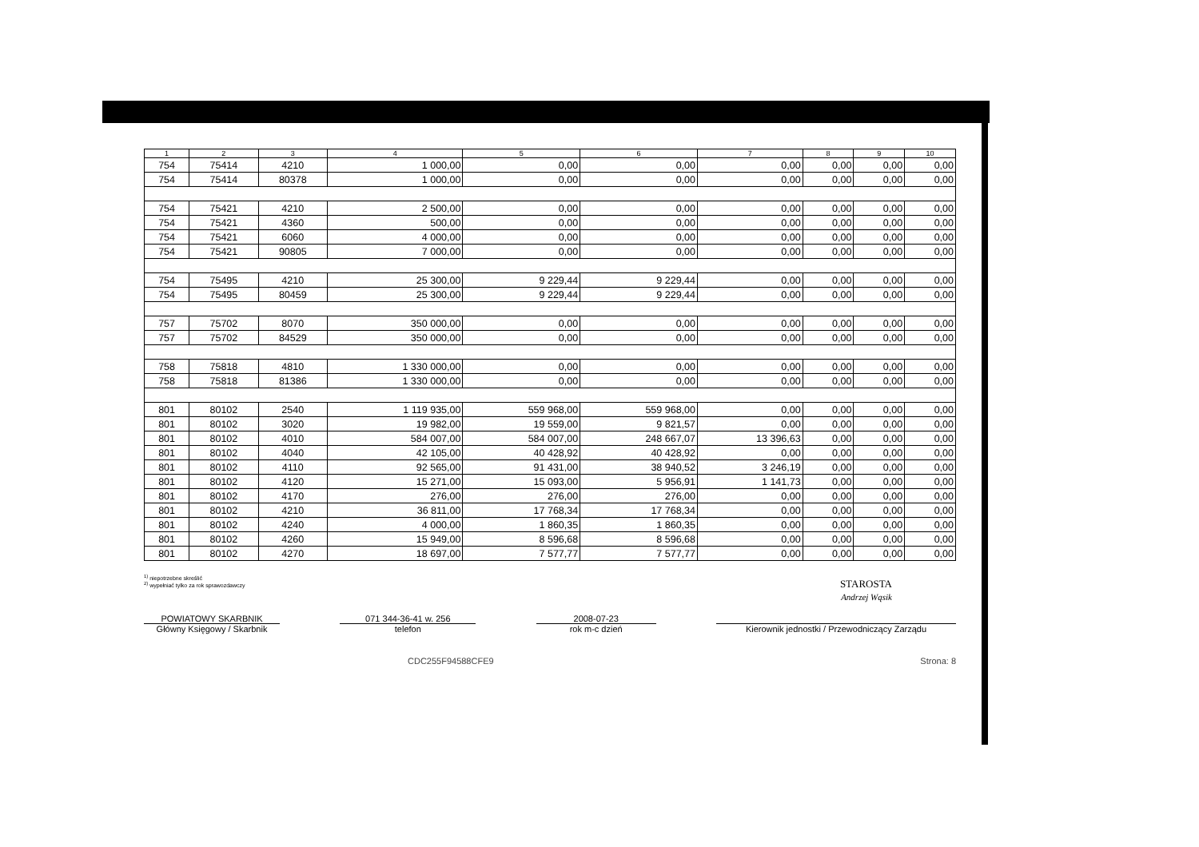| 1 | 2 | 3 | 4 | 5 | 6 | 7 | 8 | 9 | 10 |
| --- | --- | --- | --- | --- | --- | --- | --- | --- | --- |
| 754 | 75414 | 4210 | 1 000,00 | 0,00 | 0,00 | 0,00 | 0,00 | 0,00 | 0,00 |
| 754 | 75414 | 80378 | 1 000,00 | 0,00 | 0,00 | 0,00 | 0,00 | 0,00 | 0,00 |
| 754 | 75421 | 4210 | 2 500,00 | 0,00 | 0,00 | 0,00 | 0,00 | 0,00 | 0,00 |
| 754 | 75421 | 4360 | 500,00 | 0,00 | 0,00 | 0,00 | 0,00 | 0,00 | 0,00 |
| 754 | 75421 | 6060 | 4 000,00 | 0,00 | 0,00 | 0,00 | 0,00 | 0,00 | 0,00 |
| 754 | 75421 | 90805 | 7 000,00 | 0,00 | 0,00 | 0,00 | 0,00 | 0,00 | 0,00 |
| 754 | 75495 | 4210 | 25 300,00 | 9 229,44 | 9 229,44 | 0,00 | 0,00 | 0,00 | 0,00 |
| 754 | 75495 | 80459 | 25 300,00 | 9 229,44 | 9 229,44 | 0,00 | 0,00 | 0,00 | 0,00 |
| 757 | 75702 | 8070 | 350 000,00 | 0,00 | 0,00 | 0,00 | 0,00 | 0,00 | 0,00 |
| 757 | 75702 | 84529 | 350 000,00 | 0,00 | 0,00 | 0,00 | 0,00 | 0,00 | 0,00 |
| 758 | 75818 | 4810 | 1 330 000,00 | 0,00 | 0,00 | 0,00 | 0,00 | 0,00 | 0,00 |
| 758 | 75818 | 81386 | 1 330 000,00 | 0,00 | 0,00 | 0,00 | 0,00 | 0,00 | 0,00 |
| 801 | 80102 | 2540 | 1 119 935,00 | 559 968,00 | 559 968,00 | 0,00 | 0,00 | 0,00 | 0,00 |
| 801 | 80102 | 3020 | 19 982,00 | 19 559,00 | 9 821,57 | 0,00 | 0,00 | 0,00 | 0,00 |
| 801 | 80102 | 4010 | 584 007,00 | 584 007,00 | 248 667,07 | 13 396,63 | 0,00 | 0,00 | 0,00 |
| 801 | 80102 | 4040 | 42 105,00 | 40 428,92 | 40 428,92 | 0,00 | 0,00 | 0,00 | 0,00 |
| 801 | 80102 | 4110 | 92 565,00 | 91 431,00 | 38 940,52 | 3 246,19 | 0,00 | 0,00 | 0,00 |
| 801 | 80102 | 4120 | 15 271,00 | 15 093,00 | 5 956,91 | 1 141,73 | 0,00 | 0,00 | 0,00 |
| 801 | 80102 | 4170 | 276,00 | 276,00 | 276,00 | 0,00 | 0,00 | 0,00 | 0,00 |
| 801 | 80102 | 4210 | 36 811,00 | 17 768,34 | 17 768,34 | 0,00 | 0,00 | 0,00 | 0,00 |
| 801 | 80102 | 4240 | 4 000,00 | 1 860,35 | 1 860,35 | 0,00 | 0,00 | 0,00 | 0,00 |
| 801 | 80102 | 4260 | 15 949,00 | 8 596,68 | 8 596,68 | 0,00 | 0,00 | 0,00 | 0,00 |
| 801 | 80102 | 4270 | 18 697,00 | 7 577,77 | 7 577,77 | 0,00 | 0,00 | 0,00 | 0,00 |
<sup>1)</sup> niepotrzebne skreślić
<sup>2)</sup> wypełniać tylko za rok sprawozdawczy
STAROSTA
Andrzej Wąsik
POWIATOWY SKARBNIK
Główny Księgowy / Skarbnik
071 344-36-41 w. 256
telefon
2008-07-23
rok m-c dzień
Kierownik jednostki / Przewodniczący Zarządu
CDC255F94588CFE9 Strona: 8